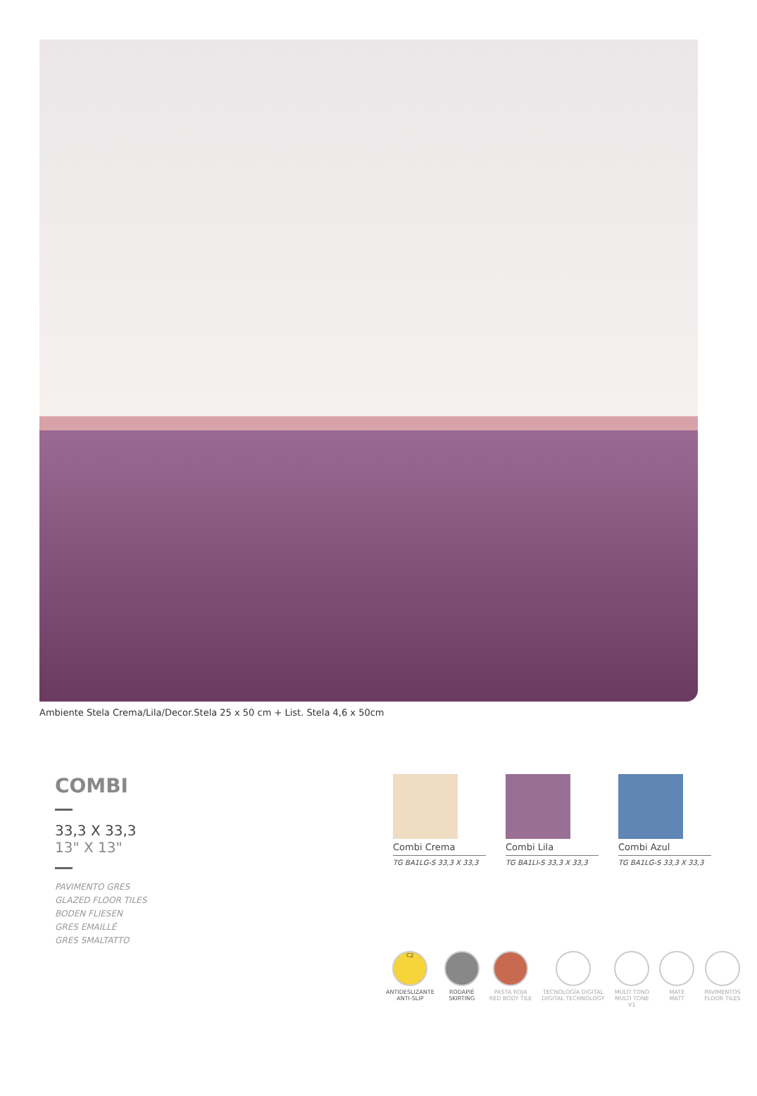Ambiente Stela Crema/Lila/Decor.Stela 25 x 50 cm + List. Stela 4,6 x 50cm
COMBI
33,3 X 33,3
13" X 13"
PAVIMENTO GRES
GLAZED FLOOR TILES
BODEN FLIESEN
GRES EMAILLÉ
GRES SMALTATTO
Combi Crema
TG BA1LG-S 33,3 X 33,3
Combi Lila
TG BA1LI-S 33,3 X 33,3
Combi Azul
TG BA1LG-S 33,3 X 33,3
C2
ANTIDESLIZANTE
ANTI-SLIP
RODAPIÉ
SKIRTING
PASTA ROJA
RED BODY TILE
TECNOLOGÍA DIGITAL
DIGITAL TECHNOLOGY
MULTI TONO
MULTI TONE
V1
MATE
MATT
PAVIMENTOS
FLOOR TILES